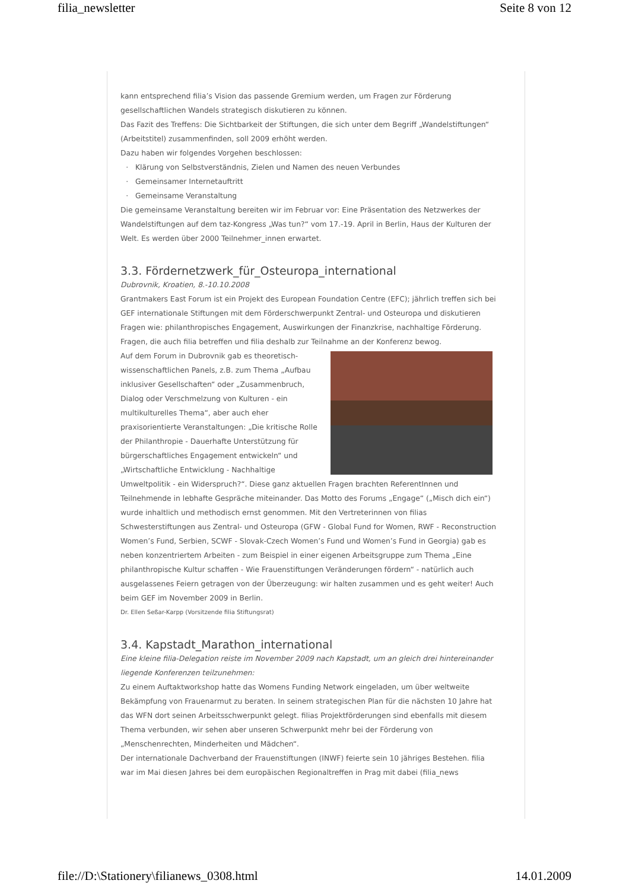filia_newsletter Seite 8 von 12
kann entsprechend filia’s Vision das passende Gremium werden, um Fragen zur Förderung gesellschaftlichen Wandels strategisch diskutieren zu können.
Das Fazit des Treffens: Die Sichtbarkeit der Stiftungen, die sich unter dem Begriff „Wandelstiftungen“ (Arbeitstitel) zusammenfinden, soll 2009 erhöht werden.
Dazu haben wir folgendes Vorgehen beschlossen:
Klärung von Selbstverständnis, Zielen und Namen des neuen Verbundes
Gemeinsamer Internetauftritt
Gemeinsame Veranstaltung
Die gemeinsame Veranstaltung bereiten wir im Februar vor: Eine Präsentation des Netzwerkes der Wandelstiftungen auf dem taz-Kongress „Was tun?“ vom 17.-19. April in Berlin, Haus der Kulturen der Welt. Es werden über 2000 Teilnehmer_innen erwartet.
3.3. Fördernetzwerk_für_Osteuropa_international
Dubrovnik, Kroatien, 8.-10.10.2008
Grantmakers East Forum ist ein Projekt des European Foundation Centre (EFC); jährlich treffen sich bei GEF internationale Stiftungen mit dem Förderschwerpunkt Zentral- und Osteuropa und diskutieren Fragen wie: philanthropisches Engagement, Auswirkungen der Finanzkrise, nachhaltige Förderung. Fragen, die auch filia betreffen und filia deshalb zur Teilnahme an der Konferenz bewog.
Auf dem Forum in Dubrovnik gab es theoretisch-wissenschaftlichen Panels, z.B. zum Thema „Aufbau inklusiver Gesellschaften“ oder „Zusammenbruch, Dialog oder Verschmelzung von Kulturen - ein multikulturelles Thema“, aber auch eher praxisorientierte Veranstaltungen: „Die kritische Rolle der Philanthropie - Dauerhafte Unterstützung für bürgerschaftliches Engagement entwickeln“ und „Wirtschaftliche Entwicklung - Nachhaltige Umweltpolitik - ein Widerspruch?“. Diese ganz aktuellen Fragen brachten ReferentInnen und Teilnehmende in lebhafte Gespräche miteinander. Das Motto des Forums „Engage“ („Misch dich ein“) wurde inhaltlich und methodisch ernst genommen. Mit den Vertreterinnen von filias Schwesterstiftungen aus Zentral- und Osteuropa (GFW - Global Fund for Women, RWF - Reconstruction Women’s Fund, Serbien, SCWF - Slovak-Czech Women’s Fund und Women’s Fund in Georgia) gab es neben konzentriertem Arbeiten - zum Beispiel in einer eigenen Arbeitsgruppe zum Thema „Eine philanthropische Kultur schaffen - Wie Frauenstiftungen Veränderungen fördern“ - natürlich auch ausgelassenes Feiern getragen von der Überzeugung: wir halten zusammen und es geht weiter! Auch beim GEF im November 2009 in Berlin.
Dr. Ellen Seßar-Karpp (Vorsitzende filia Stiftungsrat)
3.4. Kapstadt_Marathon_international
Eine kleine filia-Delegation reiste im November 2009 nach Kapstadt, um an gleich drei hintereinander liegende Konferenzen teilzunehmen:
Zu einem Auftaktworkshop hatte das Womens Funding Network eingeladen, um über weltweite Bekämpfung von Frauenarmut zu beraten. In seinem strategischen Plan für die nächsten 10 Jahre hat das WFN dort seinen Arbeitsschwerpunkt gelegt. filias Projektförderungen sind ebenfalls mit diesem Thema verbunden, wir sehen aber unseren Schwerpunkt mehr bei der Förderung von „Menschenrechten, Minderheiten und Mädchen“.
Der internationale Dachverband der Frauenstiftungen (INWF) feierte sein 10 jähriges Bestehen. filia war im Mai diesen Jahres bei dem europäischen Regionaltreffen in Prag mit dabei (filia_news
file://D:\Stationery\filianews_0308.html 14.01.2009